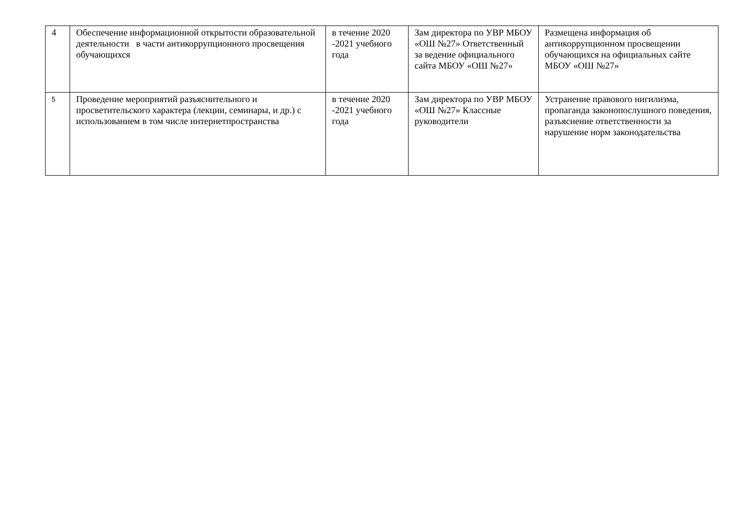| 4 | Обеспечение информационной открытости образовательной деятельности в части антикоррупционного просвещения обучающихся | в течение 2020 -2021 учебного года | Зам директора по УВР МБОУ «ОШ №27» Ответственный за ведение официального сайта МБОУ «ОШ №27» | Размещена информация об антикоррупционном просвещении обучающихся на официальных сайте МБОУ «ОШ №27» |
| 5 | Проведение мероприятий разъяснительного и просветительского характера (лекции, семинары, и др.) с использованием в том числе интернетпространства | в течение 2020 -2021 учебного года | Зам директора по УВР МБОУ «ОШ №27» Классные руководители | Устранение правового нигилизма, пропаганда законопослушного поведения, разъяснение ответственности за нарушение норм законодательства |